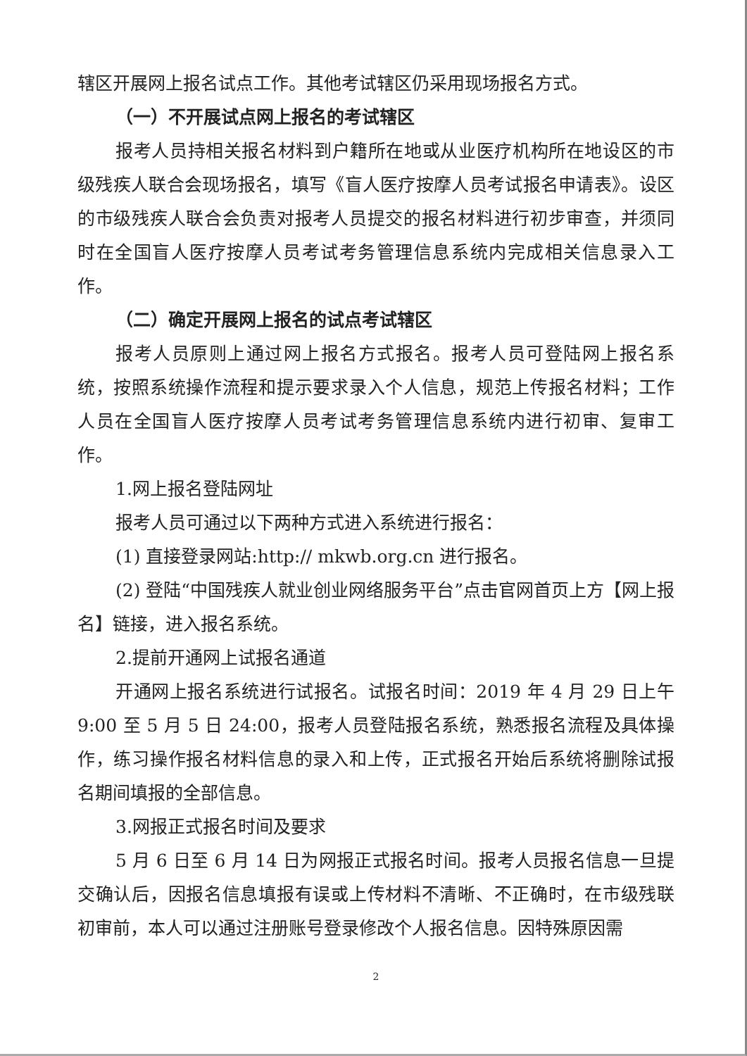辖区开展网上报名试点工作。其他考试辖区仍采用现场报名方式。
（一）不开展试点网上报名的考试辖区
报考人员持相关报名材料到户籍所在地或从业医疗机构所在地设区的市级残疾人联合会现场报名，填写《盲人医疗按摩人员考试报名申请表》。设区的市级残疾人联合会负责对报考人员提交的报名材料进行初步审查，并须同时在全国盲人医疗按摩人员考试考务管理信息系统内完成相关信息录入工作。
（二）确定开展网上报名的试点考试辖区
报考人员原则上通过网上报名方式报名。报考人员可登陆网上报名系统，按照系统操作流程和提示要求录入个人信息，规范上传报名材料；工作人员在全国盲人医疗按摩人员考试考务管理信息系统内进行初审、复审工作。
1.网上报名登陆网址
报考人员可通过以下两种方式进入系统进行报名：
(1) 直接登录网站:http:// mkwb.org.cn 进行报名。
(2) 登陆“中国残疾人就业创业网络服务平台”点击官网首页上方【网上报名】链接，进入报名系统。
2.提前开通网上试报名通道
开通网上报名系统进行试报名。试报名时间：2019 年 4 月 29 日上午 9:00 至 5 月 5 日 24:00，报考人员登陆报名系统，熟悉报名流程及具体操作，练习操作报名材料信息的录入和上传，正式报名开始后系统将删除试报名期间填报的全部信息。
3.网报正式报名时间及要求
5 月 6 日至 6 月 14 日为网报正式报名时间。报考人员报名信息一旦提交确认后，因报名信息填报有误或上传材料不清晰、不正确时，在市级残联初审前，本人可以通过注册账号登录修改个人报名信息。因特殊原因需
2